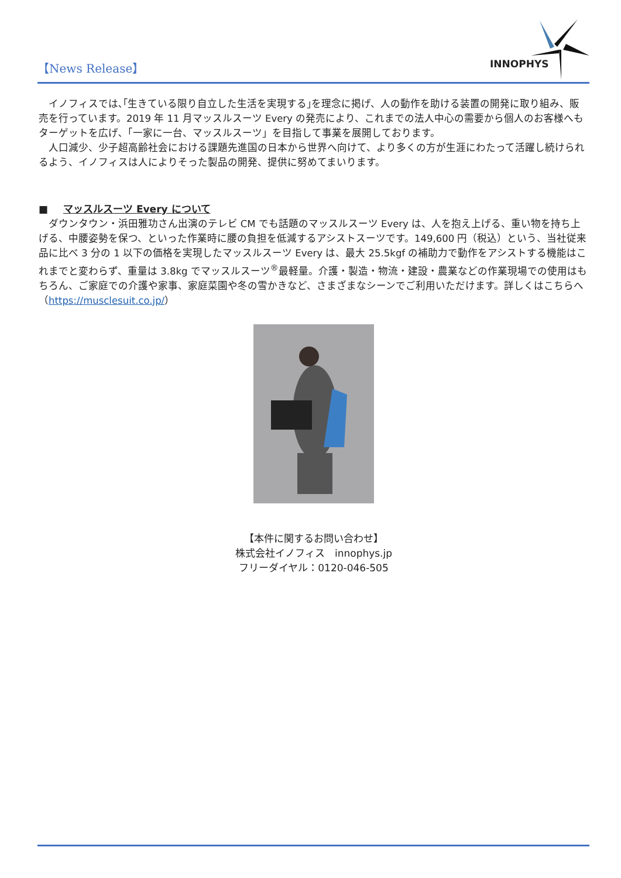【News Release】
INNOPHYS
イノフィスでは､｢生きている限り自立した生活を実現する｣を理念に掲げ、人の動作を助ける装置の開発に取り組み、販売を行っています。2019 年 11 月マッスルスーツ Every の発売により、これまでの法人中心の需要から個人のお客様へもターゲットを広げ､「一家に一台、マッスルスーツ」を目指して事業を展開しております。
人口減少、少子超高齢社会における課題先進国の日本から世界へ向けて、より多くの方が生涯にわたって活躍し続けられるよう、イノフィスは人によりそった製品の開発、提供に努めてまいります。
■ マッスルスーツ Every について
ダウンタウン・浜田雅功さん出演のテレビ CM でも話題のマッスルスーツ Every は、人を抱え上げる、重い物を持ち上げる、中腰姿勢を保つ、といった作業時に腰の負担を低減するアシストスーツです。149,600 円（税込）という、当社従来品に比べ 3 分の 1 以下の価格を実現したマッスルスーツ Every は、最大 25.5kgf の補助力で動作をアシストする機能はこれまでと変わらず、重量は 3.8kg でマッスルスーツ<sup>®</sup>最軽量。介護・製造・物流・建設・農業などの作業現場での使用はもちろん、ご家庭での介護や家事、家庭菜園や冬の雪かきなど、さまざまなシーンでご利用いただけます。詳しくはこちらへ（https://musclesuit.co.jp/）
【本件に関するお問い合わせ】
株式会社イノフィス　innophys.jp
フリーダイヤル：0120-046-505